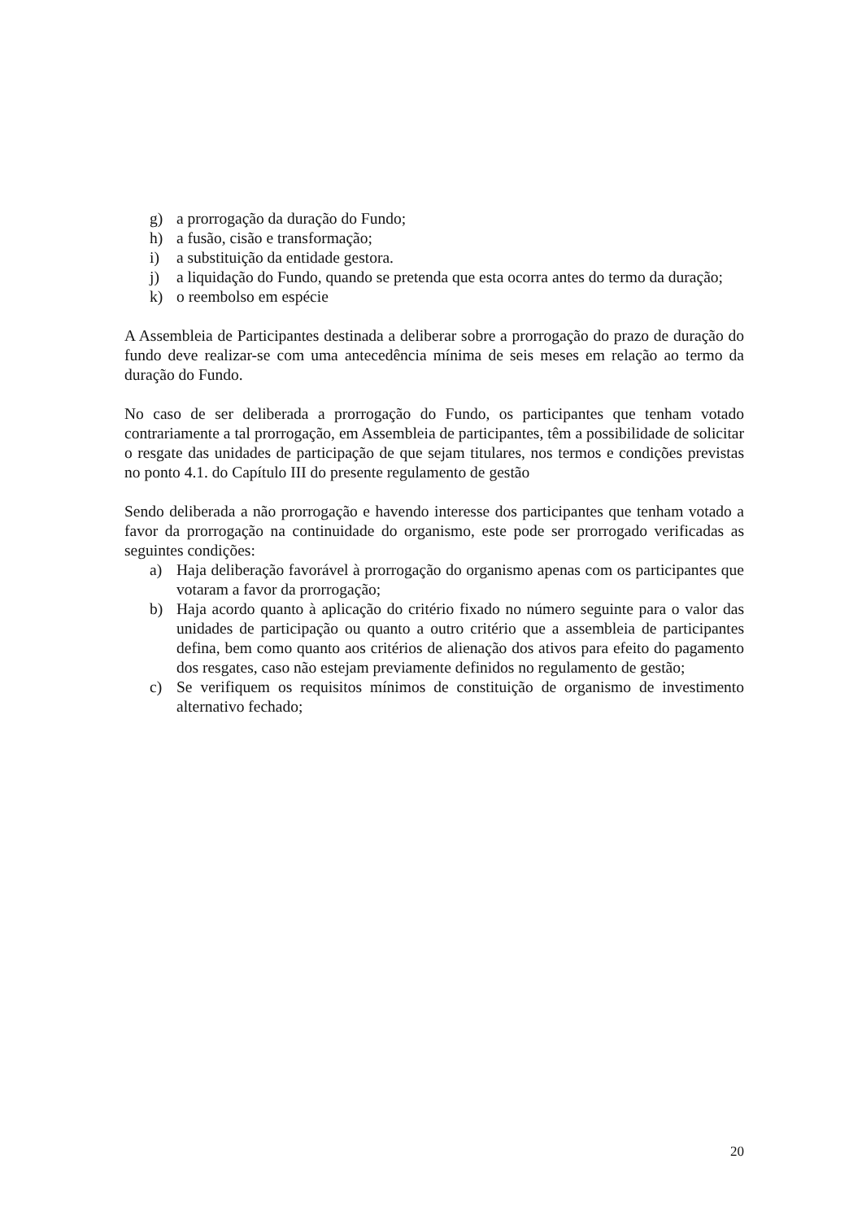g) a prorrogação da duração do Fundo;
h) a fusão, cisão e transformação;
i) a substituição da entidade gestora.
j) a liquidação do Fundo, quando se pretenda que esta ocorra antes do termo da duração;
k) o reembolso em espécie
A Assembleia de Participantes destinada a deliberar sobre a prorrogação do prazo de duração do fundo deve realizar-se com uma antecedência mínima de seis meses em relação ao termo da duração do Fundo.
No caso de ser deliberada a prorrogação do Fundo, os participantes que tenham votado contrariamente a tal prorrogação, em Assembleia de participantes, têm a possibilidade de solicitar o resgate das unidades de participação de que sejam titulares, nos termos e condições previstas no ponto 4.1. do Capítulo III do presente regulamento de gestão
Sendo deliberada a não prorrogação e havendo interesse dos participantes que tenham votado a favor da prorrogação na continuidade do organismo, este pode ser prorrogado verificadas as seguintes condições:
a) Haja deliberação favorável à prorrogação do organismo apenas com os participantes que votaram a favor da prorrogação;
b) Haja acordo quanto à aplicação do critério fixado no número seguinte para o valor das unidades de participação ou quanto a outro critério que a assembleia de participantes defina, bem como quanto aos critérios de alienação dos ativos para efeito do pagamento dos resgates, caso não estejam previamente definidos no regulamento de gestão;
c) Se verifiquem os requisitos mínimos de constituição de organismo de investimento alternativo fechado;
20